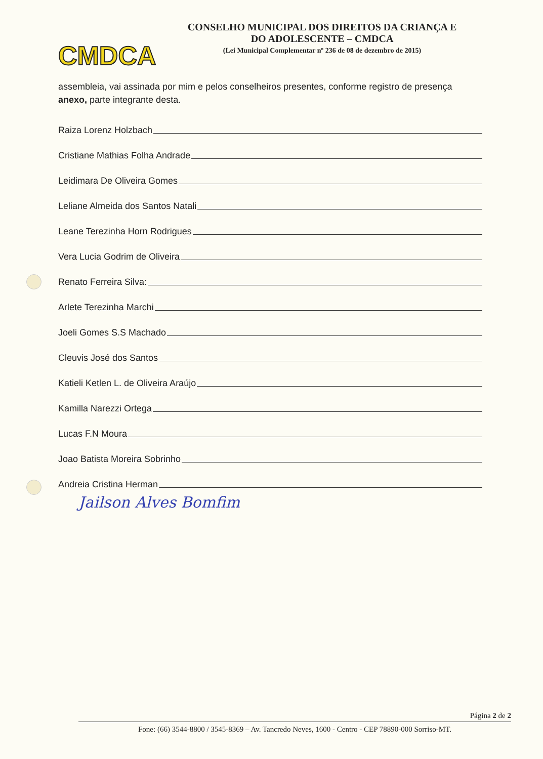CMDCA
CONSELHO MUNICIPAL DOS DIREITOS DA CRIANÇA E
DO ADOLESCENTE – CMDCA
(Lei Municipal Complementar nº 236 de 08 de dezembro de 2015)
assembleia, vai assinada por mim e pelos conselheiros presentes, conforme registro de presença anexo, parte integrante desta.
Raiza Lorenz Holzbach
Cristiane Mathias Folha Andrade
Leidimara De Oliveira Gomes
Leliane Almeida dos Santos Natali
Leane Terezinha Horn Rodrigues
Vera Lucia Godrim de Oliveira
Renato Ferreira Silva:
Arlete Terezinha Marchi
Joeli Gomes S.S Machado
Cleuvis José dos Santos
Katieli Ketlen L. de Oliveira Araújo
Kamilla Narezzi Ortega
Lucas F.N Moura
Joao Batista Moreira Sobrinho
Andreia Cristina Herman
Jailson Alves Bomfim
Página 2 de 2
Fone: (66) 3544-8800 / 3545-8369 – Av. Tancredo Neves, 1600 - Centro - CEP 78890-000 Sorriso-MT.